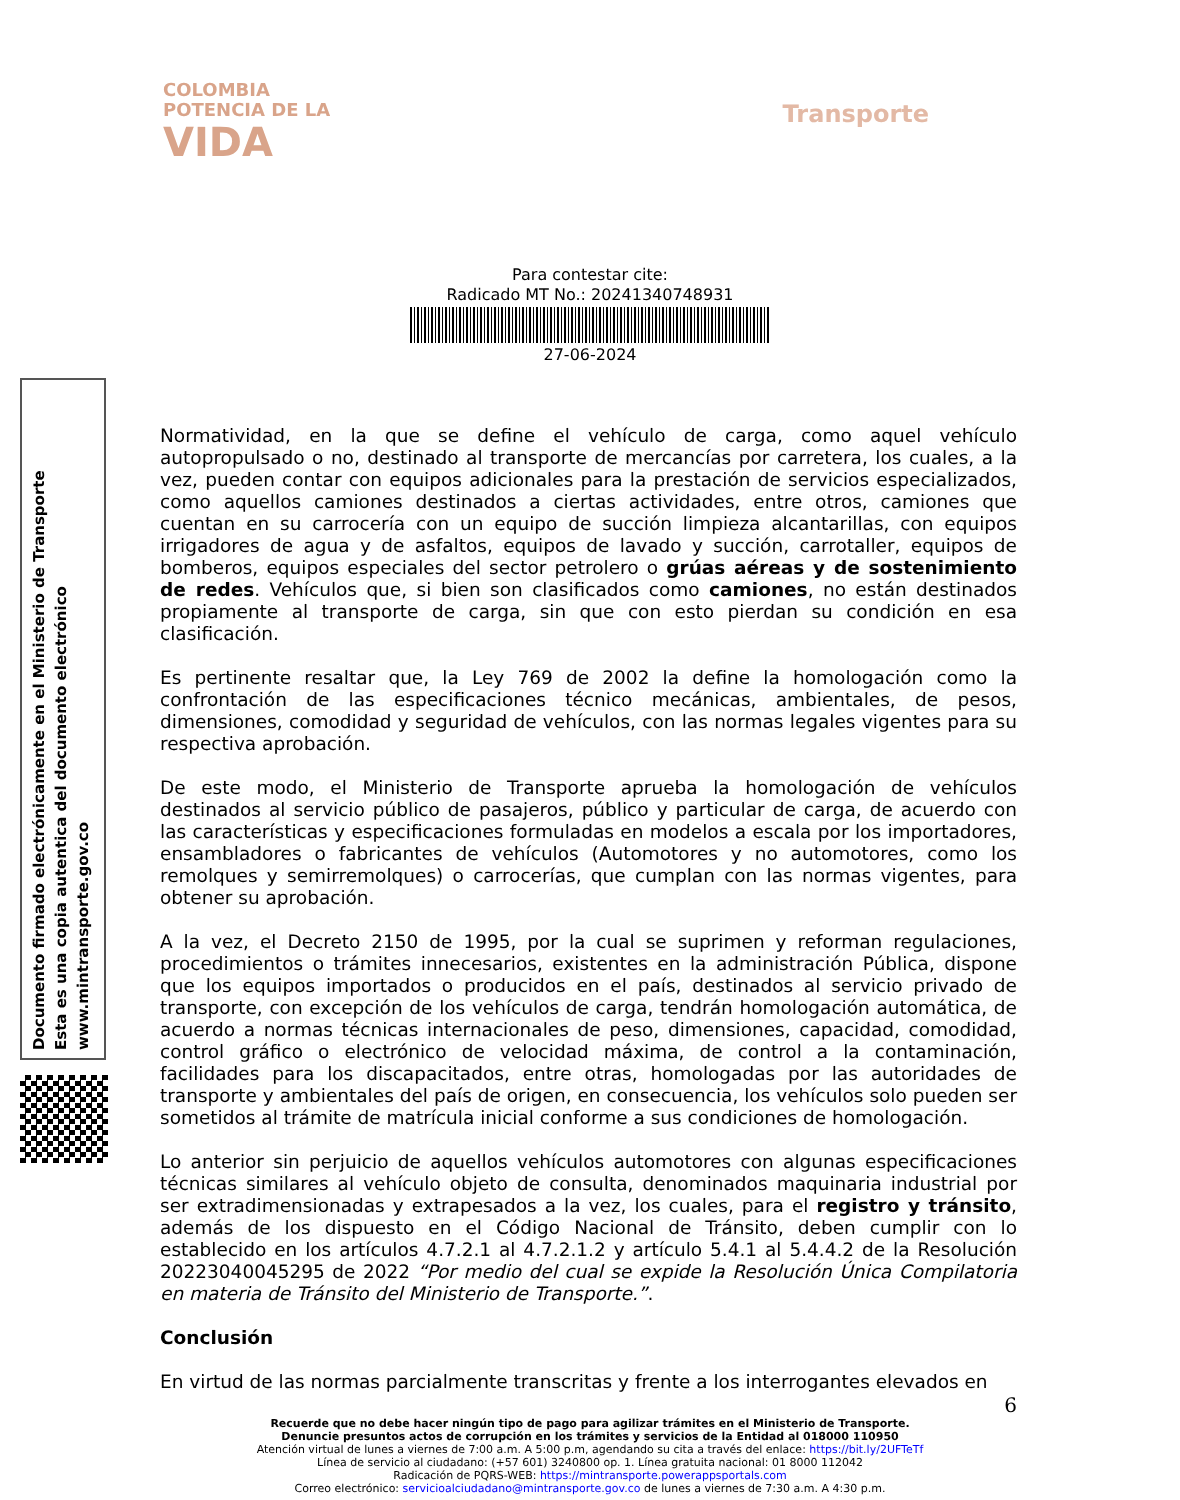COLOMBIA
POTENCIA DE LA
VIDA
Transporte
Para contestar cite:
Radicado MT No.: 20241340748931
27-06-2024
Documento firmado electrónicamente en el Ministerio de Transporte
Esta es una copia autentica del documento electrónico
www.mintransporte.gov.co
Normatividad, en la que se define el vehículo de carga, como aquel vehículo autopropulsado o no, destinado al transporte de mercancías por carretera, los cuales, a la vez, pueden contar con equipos adicionales para la prestación de servicios especializados, como aquellos camiones destinados a ciertas actividades, entre otros, camiones que cuentan en su carrocería con un equipo de succión limpieza alcantarillas, con equipos irrigadores de agua y de asfaltos, equipos de lavado y succión, carrotaller, equipos de bomberos, equipos especiales del sector petrolero o grúas aéreas y de sostenimiento de redes. Vehículos que, si bien son clasificados como camiones, no están destinados propiamente al transporte de carga, sin que con esto pierdan su condición en esa clasificación.
Es pertinente resaltar que, la Ley 769 de 2002 la define la homologación como la confrontación de las especificaciones técnico mecánicas, ambientales, de pesos, dimensiones, comodidad y seguridad de vehículos, con las normas legales vigentes para su respectiva aprobación.
De este modo, el Ministerio de Transporte aprueba la homologación de vehículos destinados al servicio público de pasajeros, público y particular de carga, de acuerdo con las características y especificaciones formuladas en modelos a escala por los importadores, ensambladores o fabricantes de vehículos (Automotores y no automotores, como los remolques y semirremolques) o carrocerías, que cumplan con las normas vigentes, para obtener su aprobación.
A la vez, el Decreto 2150 de 1995, por la cual se suprimen y reforman regulaciones, procedimientos o trámites innecesarios, existentes en la administración Pública, dispone que los equipos importados o producidos en el país, destinados al servicio privado de transporte, con excepción de los vehículos de carga, tendrán homologación automática, de acuerdo a normas técnicas internacionales de peso, dimensiones, capacidad, comodidad, control gráfico o electrónico de velocidad máxima, de control a la contaminación, facilidades para los discapacitados, entre otras, homologadas por las autoridades de transporte y ambientales del país de origen, en consecuencia, los vehículos solo pueden ser sometidos al trámite de matrícula inicial conforme a sus condiciones de homologación.
Lo anterior sin perjuicio de aquellos vehículos automotores con algunas especificaciones técnicas similares al vehículo objeto de consulta, denominados maquinaria industrial por ser extradimensionadas y extrapesados a la vez, los cuales, para el registro y tránsito, además de los dispuesto en el Código Nacional de Tránsito, deben cumplir con lo establecido en los artículos 4.7.2.1 al 4.7.2.1.2 y artículo 5.4.1 al 5.4.4.2 de la Resolución 20223040045295 de 2022 “Por medio del cual se expide la Resolución Única Compilatoria en materia de Tránsito del Ministerio de Transporte.”.
Conclusión
En virtud de las normas parcialmente transcritas y frente a los interrogantes elevados en
6
Recuerde que no debe hacer ningún tipo de pago para agilizar trámites en el Ministerio de Transporte.
Denuncie presuntos actos de corrupción en los trámites y servicios de la Entidad al 018000 110950
Atención virtual de lunes a viernes de 7:00 a.m. A 5:00 p.m, agendando su cita a través del enlace: https://bit.ly/2UFTeTf
Línea de servicio al ciudadano: (+57 601) 3240800 op. 1. Línea gratuita nacional: 01 8000 112042
Radicación de PQRS-WEB: https://mintransporte.powerappsportals.com
Correo electrónico: servicioalciudadano@mintransporte.gov.co de lunes a viernes de 7:30 a.m. A 4:30 p.m.